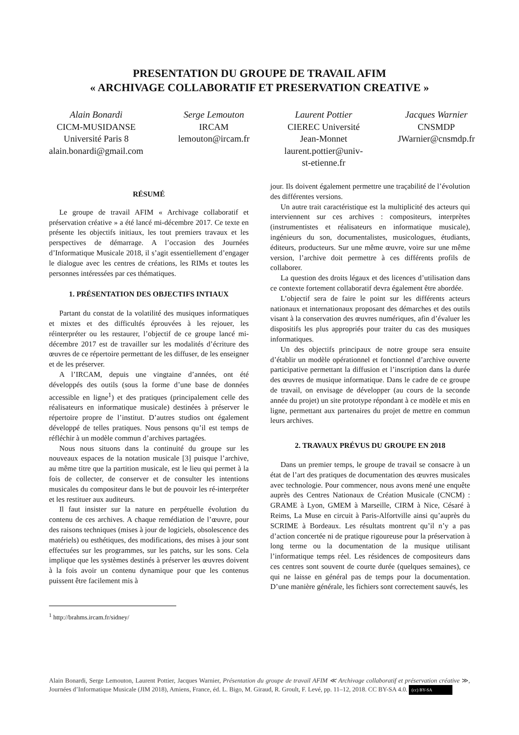PRESENTATION DU GROUPE DE TRAVAIL AFIM
« ARCHIVAGE COLLABORATIF ET PRESERVATION CREATIVE »
Alain Bonardi
CICM-MUSIDANSE
Université Paris 8
alain.bonardi@gmail.com
Serge Lemouton
IRCAM
lemouton@ircam.fr
Laurent Pottier
CIEREC Université
Jean-Monnet
laurent.pottier@univ-
st-etienne.fr
Jacques Warnier
CNSMDP
JWarnier@cnsmdp.fr
RÉSUMÉ
Le groupe de travail AFIM « Archivage collaboratif et préservation créative » a été lancé mi-décembre 2017. Ce texte en présente les objectifs initiaux, les tout premiers travaux et les perspectives de démarrage. A l’occasion des Journées d’Informatique Musicale 2018, il s’agit essentiellement d’engager le dialogue avec les centres de créations, les RIMs et toutes les personnes intéressées par ces thématiques.
1. PRÉSENTATION DES OBJECTIFS INTIAUX
Partant du constat de la volatilité des musiques informatiques et mixtes et des difficultés éprouvées à les rejouer, les réinterpréter ou les restaurer, l’objectif de ce groupe lancé mi-décembre 2017 est de travailler sur les modalités d’écriture des œuvres de ce répertoire permettant de les diffuser, de les enseigner et de les préserver.
A l’IRCAM, depuis une vingtaine d’années, ont été développés des outils (sous la forme d’une base de données accessible en ligne<sup>1</sup>) et des pratiques (principalement celle des réalisateurs en informatique musicale) destinées à préserver le répertoire propre de l’institut. D’autres studios ont également développé de telles pratiques. Nous pensons qu’il est temps de réfléchir à un modèle commun d’archives partagées.
Nous nous situons dans la continuité du groupe sur les nouveaux espaces de la notation musicale [3] puisque l’archive, au même titre que la partition musicale, est le lieu qui permet à la fois de collecter, de conserver et de consulter les intentions musicales du compositeur dans le but de pouvoir les ré-interpréter et les restituer aux auditeurs.
Il faut insister sur la nature en perpétuelle évolution du contenu de ces archives. A chaque remédiation de l’œuvre, pour des raisons techniques (mises à jour de logiciels, obsolescence des matériels) ou esthétiques, des modifications, des mises à jour sont effectuées sur les programmes, sur les patchs, sur les sons. Cela implique que les systèmes destinés à préserver les œuvres doivent à la fois avoir un contenu dynamique pour que les contenus puissent être facilement mis à
<sup>1</sup> http://brahms.ircam.fr/sidney/
jour. Ils doivent également permettre une traçabilité de l’évolution des différentes versions.
Un autre trait caractéristique est la multiplicité des acteurs qui interviennent sur ces archives : compositeurs, interprètes (instrumentistes et réalisateurs en informatique musicale), ingénieurs du son, documentalistes, musicologues, étudiants, éditeurs, producteurs. Sur une même œuvre, voire sur une même version, l’archive doit permettre à ces différents profils de collaborer.
La question des droits légaux et des licences d’utilisation dans ce contexte fortement collaboratif devra également être abordée.
L’objectif sera de faire le point sur les différents acteurs nationaux et internationaux proposant des démarches et des outils visant à la conservation des œuvres numériques, afin d’évaluer les dispositifs les plus appropriés pour traiter du cas des musiques informatiques.
Un des objectifs principaux de notre groupe sera ensuite d’établir un modèle opérationnel et fonctionnel d’archive ouverte participative permettant la diffusion et l’inscription dans la durée des œuvres de musique informatique. Dans le cadre de ce groupe de travail, on envisage de développer (au cours de la seconde année du projet) un site prototype répondant à ce modèle et mis en ligne, permettant aux partenaires du projet de mettre en commun leurs archives.
2. TRAVAUX PRÉVUS DU GROUPE EN 2018
Dans un premier temps, le groupe de travail se consacre à un état de l’art des pratiques de documentation des œuvres musicales avec technologie. Pour commencer, nous avons mené une enquête auprès des Centres Nationaux de Création Musicale (CNCM) : GRAME à Lyon, GMEM à Marseille, CIRM à Nice, Césaré à Reims, La Muse en circuit à Paris-Alfortville ainsi qu’auprès du SCRIME à Bordeaux. Les résultats montrent qu’il n’y a pas d’action concertée ni de pratique rigoureuse pour la préservation à long terme ou la documentation de la musique utilisant l’informatique temps réel. Les résidences de compositeurs dans ces centres sont souvent de courte durée (quelques semaines), ce qui ne laisse en général pas de temps pour la documentation. D’une manière générale, les fichiers sont correctement sauvés, les
Alain Bonardi, Serge Lemouton, Laurent Pottier, Jacques Warnier, Présentation du groupe de travail AFIM ≪ Archivage collaboratif et préservation créative ≫, Journées d’Informatique Musicale (JIM 2018), Amiens, France, éd. L. Bigo, M. Giraud, R. Groult, F. Levé, pp. 11–12, 2018. CC BY-SA 4.0. (cc) BY-SA